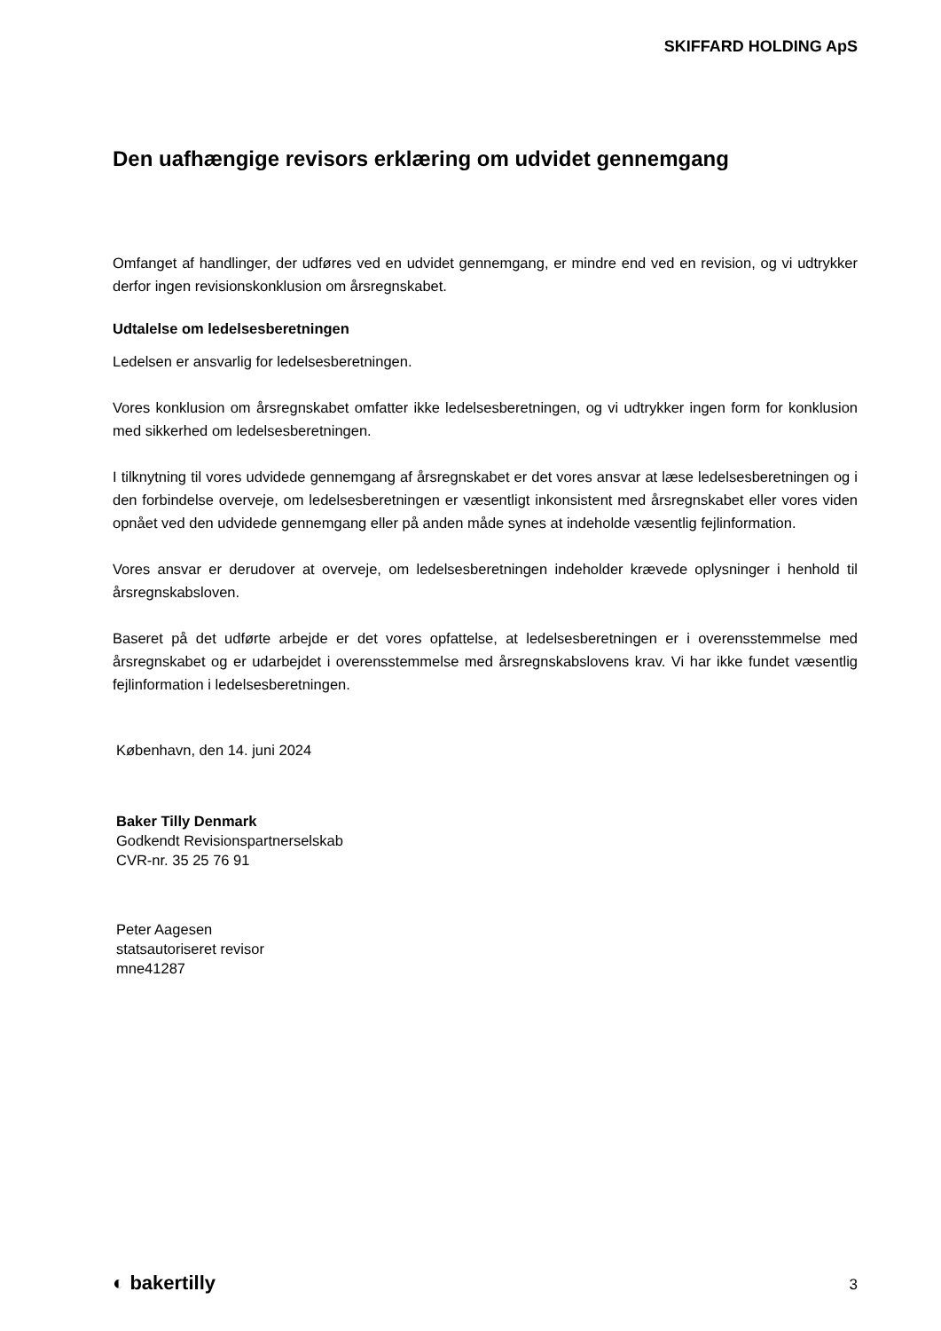SKIFFARD HOLDING ApS
Den uafhængige revisors erklæring om udvidet gennemgang
Omfanget af handlinger, der udføres ved en udvidet gennemgang, er mindre end ved en revision, og vi udtrykker derfor ingen revisionskonklusion om årsregnskabet.
Udtalelse om ledelsesberetningen
Ledelsen er ansvarlig for ledelsesberetningen.
Vores konklusion om årsregnskabet omfatter ikke ledelsesberetningen, og vi udtrykker ingen form for konklusion med sikkerhed om ledelsesberetningen.
I tilknytning til vores udvidede gennemgang af årsregnskabet er det vores ansvar at læse ledelsesberet­ningen og i den forbindelse overveje, om ledelsesberetningen er væsentligt inkonsistent med årsregn­skabet eller vores viden opnået ved den udvidede gennemgang eller på anden måde synes at indeholde væsentlig fejlinformation.
Vores ansvar er derudover at overveje, om ledelsesberetningen indeholder krævede oplysninger i henhold til årsregnskabsloven.
Baseret på det udførte arbejde er det vores opfattelse, at ledelsesberetningen er i overensstemmelse med årsregnskabet og er udarbejdet i overensstemmelse med årsregnskabslovens krav. Vi har ikke fundet væsentlig fejlinformation i ledelsesberetningen.
København, den 14. juni 2024
Baker Tilly Denmark
Godkendt Revisionspartnerselskab
CVR-nr. 35 25 76 91
Peter Aagesen
statsautoriseret revisor
mne41287
◐ bakertilly 3